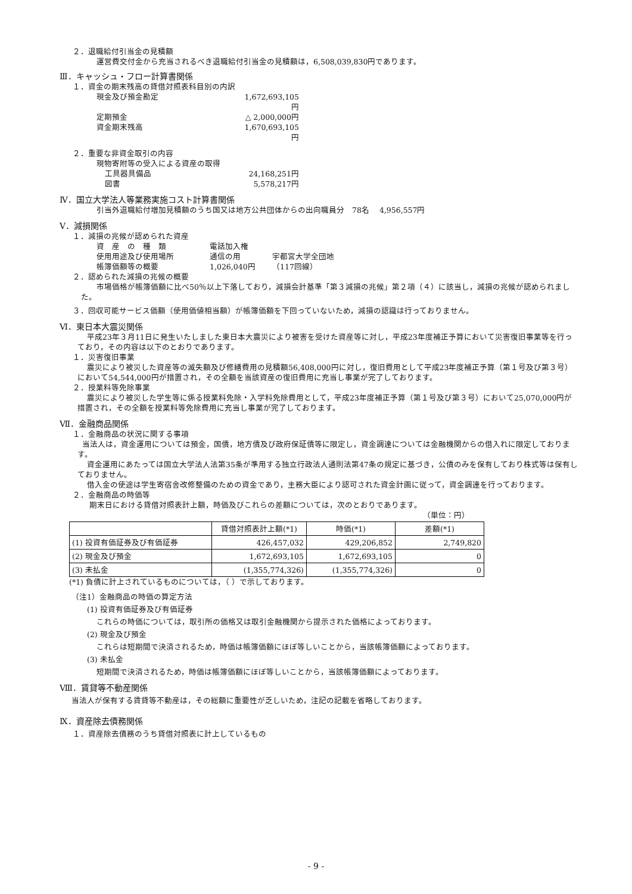２．退職給付引当金の見積額
運営費交付金から充当されるべき退職給付引当金の見積額は，6,508,039,830円であります。
Ⅲ．キャッシュ・フロー計算書関係
１．資金の期末残高の貸借対照表科目別の内訳
現金及び預金勘定 1,672,693,105円
定期預金 △ 2,000,000円
資金期末残高 1,670,693,105円
２．重要な非資金取引の内容
現物寄附等の受入による資産の取得
工具器具備品 24,168,251円
図書 5,578,217円
Ⅳ．国立大学法人等業務実施コスト計算書関係
引当外退職給付増加見積額のうち国又は地方公共団体からの出向職員分　78名　 4,956,557円
Ⅴ．減損関係
１．減損の兆候が認められた資産
資　産　の　種　類 電話加入権
使用用途及び使用場所 通信の用 宇都宮大学全団地
帳簿価額等の概要 1,026,040円 （117回線）
２．認められた減損の兆候の概要
市場価格が帳簿価額に比べ50％以上下落しており，減損会計基準「第３減損の兆候」第２項（４）に該当し，減損の兆候が認められました。
３．回収可能サービス価額（使用価値相当額）が帳簿価額を下回っていないため，減損の認識は行っておりません。
Ⅵ．東日本大震災関係
平成23年３月11日に発生いたしました東日本大震災により被害を受けた資産等に対し，平成23年度補正予算において災害復旧事業等を行っており，その内容は以下のとおりであります。
１．災害復旧事業
震災により被災した資産等の滅失額及び修繕費用の見積額56,408,000円に対し，復旧費用として平成23年度補正予算（第１号及び第３号）において54,544,000円が措置され，その全額を当該資産の復旧費用に充当し事業が完了しております。
２．授業料等免除事業
震災により被災した学生等に係る授業料免除・入学料免除費用として，平成23年度補正予算（第１号及び第３号）において25,070,000円が措置され，その全額を授業料等免除費用に充当し事業が完了しております。
Ⅶ．金融商品関係
１．金融商品の状況に関する事項
当法人は，資金運用については預金，国債，地方債及び政府保証債等に限定し，資金調達については金融機関からの借入れに限定しております。
資金運用にあたっては国立大学法人法第35条が準用する独立行政法人通則法第47条の規定に基づき，公債のみを保有しており株式等は保有しておりません。
借入金の使途は学生寄宿舎改修整備のための資金であり，主務大臣により認可された資金計画に従って，資金調達を行っております。
２．金融商品の時価等
期末日における貸借対照表計上額，時価及びこれらの差額については，次のとおりであります。
（単位：円）
| | 貸借対照表計上額(*1) | 時価(*1) | 差額(*1) |
| --- | --- | --- | --- |
| (1) 投資有価証券及び有価証券 | 426,457,032 | 429,206,852 | 2,749,820 |
| (2) 現金及び預金 | 1,672,693,105 | 1,672,693,105 | 0 |
| (3) 未払金 | (1,355,774,326) | (1,355,774,326) | 0 |
(*1) 負債に計上されているものについては，（ ）で示しております。
（注1）金融商品の時価の算定方法
(1) 投資有価証券及び有価証券
これらの時価については，取引所の価格又は取引金融機関から提示された価格によっております。
(2) 現金及び預金
これらは短期間で決済されるため，時価は帳簿価額にほぼ等しいことから，当該帳簿価額によっております。
(3) 未払金
短期間で決済されるため，時価は帳簿価額にほぼ等しいことから，当該帳簿価額によっております。
Ⅷ．賃貸等不動産関係
当法人が保有する賃貸等不動産は，その総額に重要性が乏しいため，注記の記載を省略しております。
Ⅸ．資産除去債務関係
１．資産除去債務のうち貸借対照表に計上しているもの
- 9 -